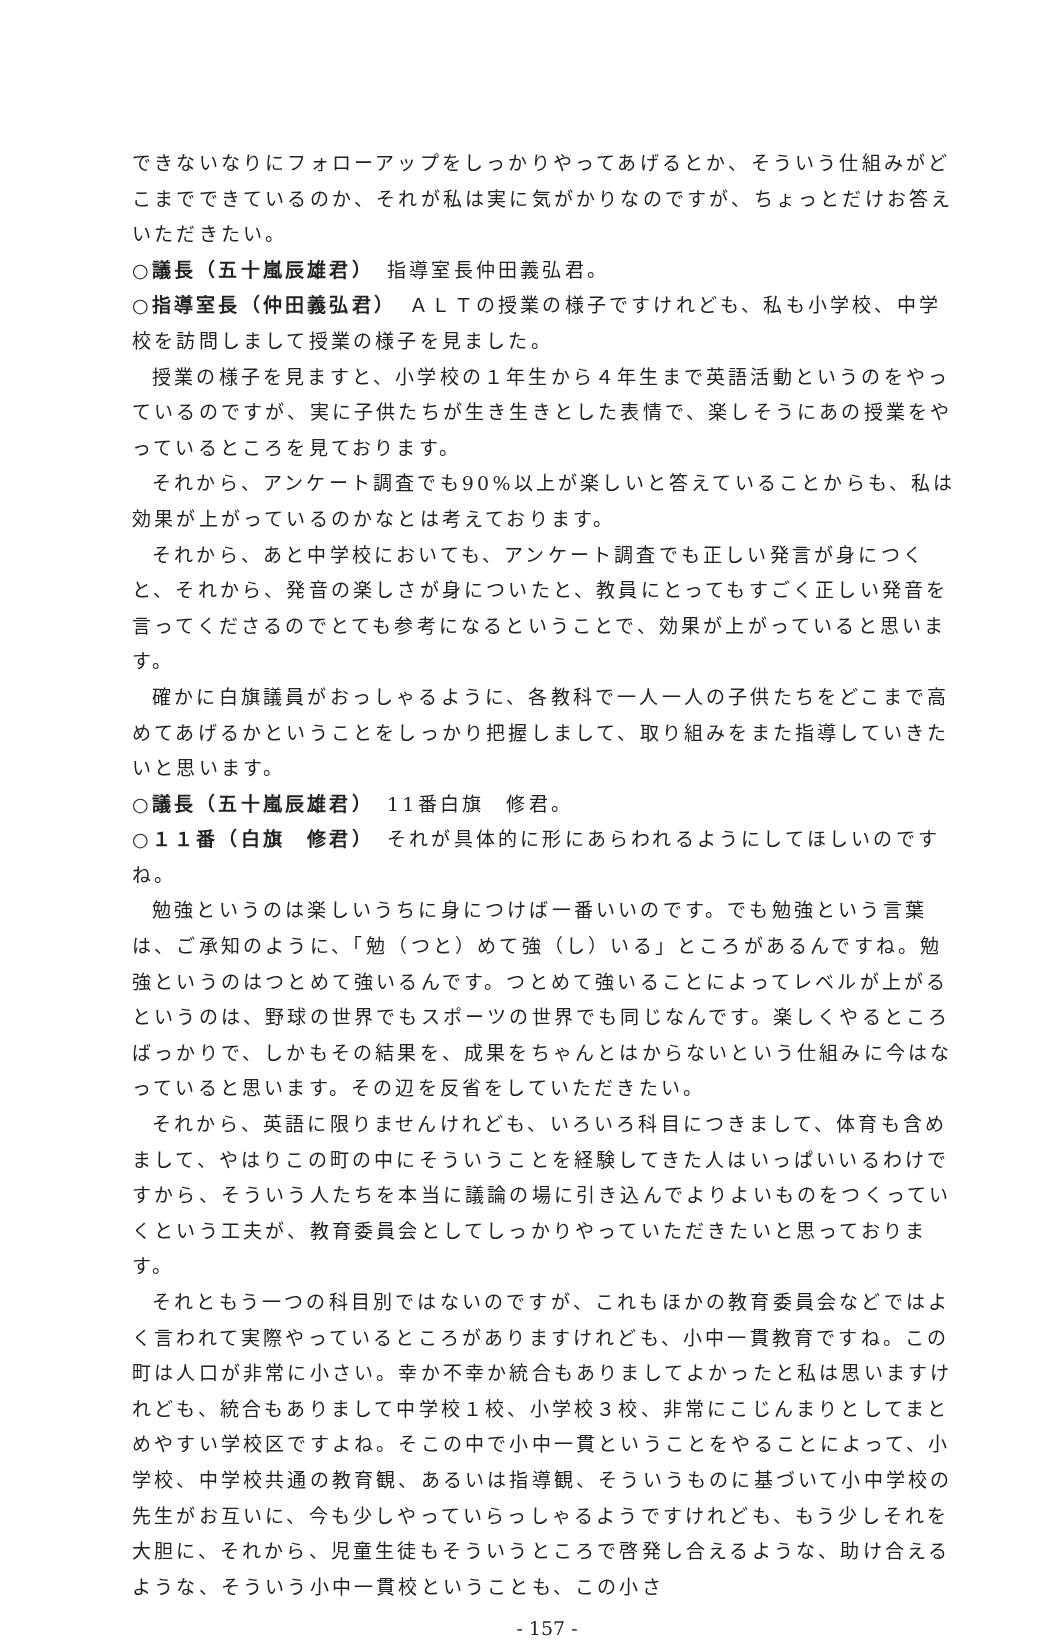できないなりにフォローアップをしっかりやってあげるとか、そういう仕組みがどこまでできているのか、それが私は実に気がかりなのですが、ちょっとだけお答えいただきたい。
○議長（五十嵐辰雄君）　指導室長仲田義弘君。
○指導室長（仲田義弘君）　ＡＬＴの授業の様子ですけれども、私も小学校、中学校を訪問しまして授業の様子を見ました。
授業の様子を見ますと、小学校の１年生から４年生まで英語活動というのをやっているのですが、実に子供たちが生き生きとした表情で、楽しそうにあの授業をやっているところを見ております。
それから、アンケート調査でも90%以上が楽しいと答えていることからも、私は効果が上がっているのかなとは考えております。
それから、あと中学校においても、アンケート調査でも正しい発言が身につくと、それから、発音の楽しさが身についたと、教員にとってもすごく正しい発音を言ってくださるのでとても参考になるということで、効果が上がっていると思います。
確かに白旗議員がおっしゃるように、各教科で一人一人の子供たちをどこまで高めてあげるかということをしっかり把握しまして、取り組みをまた指導していきたいと思います。
○議長（五十嵐辰雄君）　11番白旗　修君。
○１１番（白旗　修君）　それが具体的に形にあらわれるようにしてほしいのですね。
勉強というのは楽しいうちに身につけば一番いいのです。でも勉強という言葉は、ご承知のように、「勉（つと）めて強（し）いる」ところがあるんですね。勉強というのはつとめて強いるんです。つとめて強いることによってレベルが上がるというのは、野球の世界でもスポーツの世界でも同じなんです。楽しくやるところばっかりで、しかもその結果を、成果をちゃんとはからないという仕組みに今はなっていると思います。その辺を反省をしていただきたい。
それから、英語に限りませんけれども、いろいろ科目につきまして、体育も含めまして、やはりこの町の中にそういうことを経験してきた人はいっぱいいるわけですから、そういう人たちを本当に議論の場に引き込んでよりよいものをつくっていくという工夫が、教育委員会としてしっかりやっていただきたいと思っております。
それともう一つの科目別ではないのですが、これもほかの教育委員会などではよく言われて実際やっているところがありますけれども、小中一貫教育ですね。この町は人口が非常に小さい。幸か不幸か統合もありましてよかったと私は思いますけれども、統合もありまして中学校１校、小学校３校、非常にこじんまりとしてまとめやすい学校区ですよね。そこの中で小中一貫ということをやることによって、小学校、中学校共通の教育観、あるいは指導観、そういうものに基づいて小中学校の先生がお互いに、今も少しやっていらっしゃるようですけれども、もう少しそれを大胆に、それから、児童生徒もそういうところで啓発し合えるような、助け合えるような、そういう小中一貫校ということも、この小さ
- 157 -